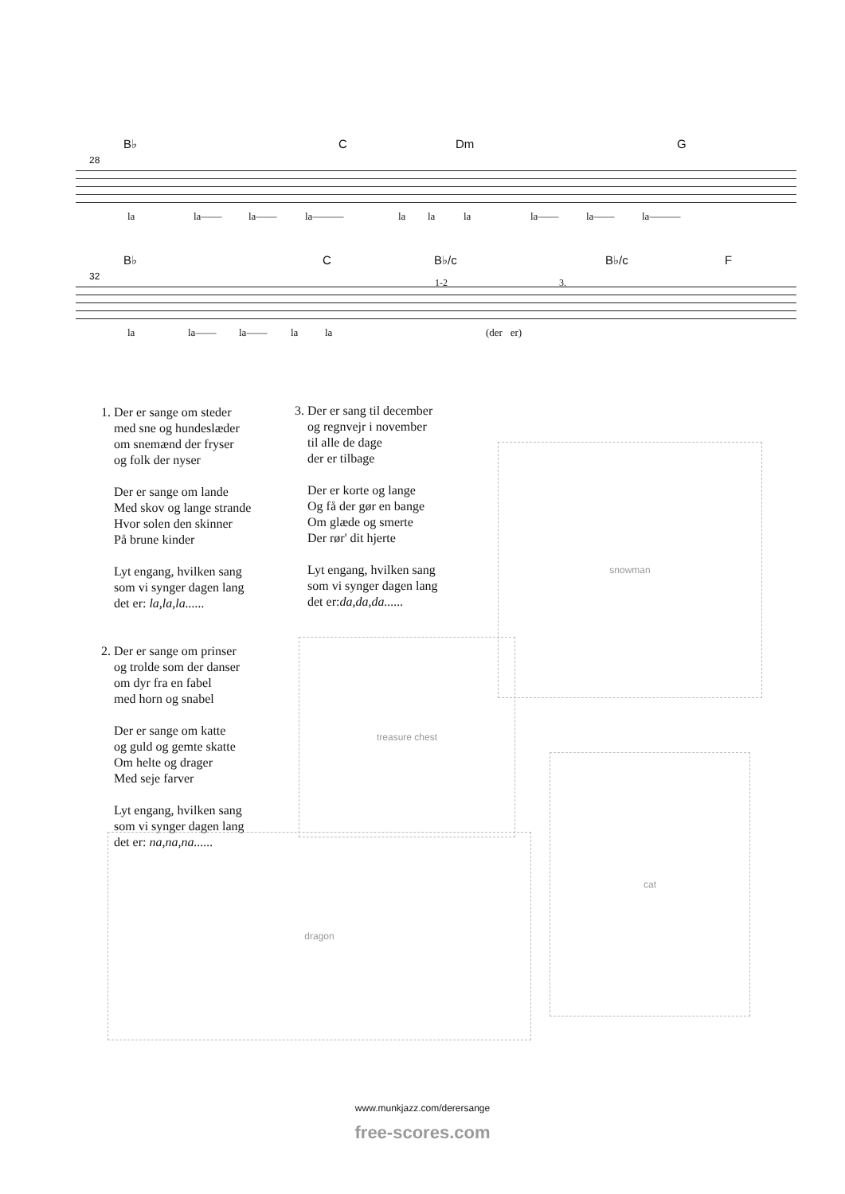B♭ C Dm G
28
la la—— la—— la——— la la la la—— la—— la———
B♭ C B♭/c B♭/c F
32
1-2 3.
la la—— la—— la la (der er)
1. Der er sange om steder
med sne og hundeslæder
om snemænd der fryser
og folk der nyser
Der er sange om lande
Med skov og lange strande
Hvor solen den skinner
På brune kinder
Lyt engang, hvilken sang
som vi synger dagen lang
det er: la,la,la......
2. Der er sange om prinser
og trolde som der danser
om dyr fra en fabel
med horn og snabel
Der er sange om katte
og guld og gemte skatte
Om helte og drager
Med seje farver
Lyt engang, hvilken sang
som vi synger dagen lang
det er: na,na,na......
3. Der er sang til december
og regnvejr i november
til alle de dage
der er tilbage
Der er korte og lange
Og få der gør en bange
Om glæde og smerte
Der rør' dit hjerte
Lyt engang, hvilken sang
som vi synger dagen lang
det er:da,da,da......
snowman
treasure chest
dragon
cat
www.munkjazz.com/derersange
free-scores.com